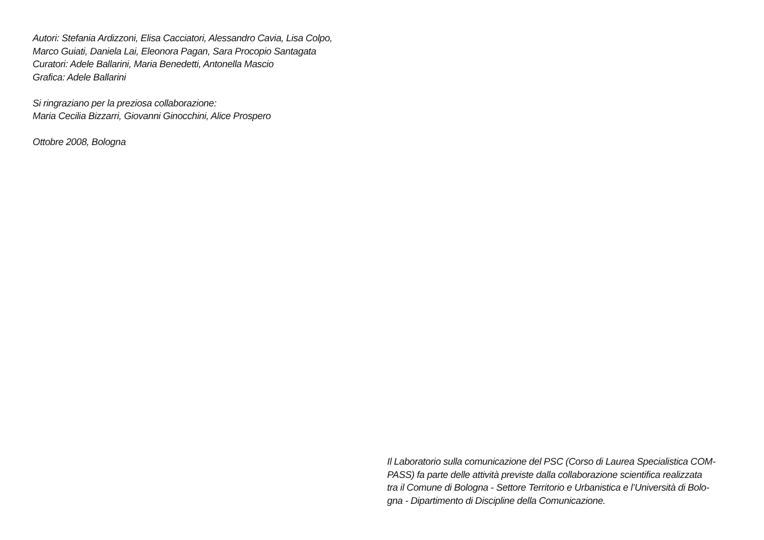Autori: Stefania Ardizzoni, Elisa Cacciatori, Alessandro Cavia, Lisa Colpo,
Marco Guiati, Daniela Lai, Eleonora Pagan, Sara Procopio Santagata
Curatori: Adele Ballarini, Maria Benedetti, Antonella Mascio
Grafica: Adele Ballarini
Si ringraziano per la preziosa collaborazione:
Maria Cecilia Bizzarri, Giovanni Ginocchini, Alice Prospero
Ottobre 2008, Bologna
Il Laboratorio sulla comunicazione del PSC (Corso di Laurea Specialistica COM-
PASS) fa parte delle attività previste dalla collaborazione scientifica realizzata
tra il Comune di Bologna - Settore Territorio e Urbanistica e l’Università di Bolo-
gna - Dipartimento di Discipline della Comunicazione.